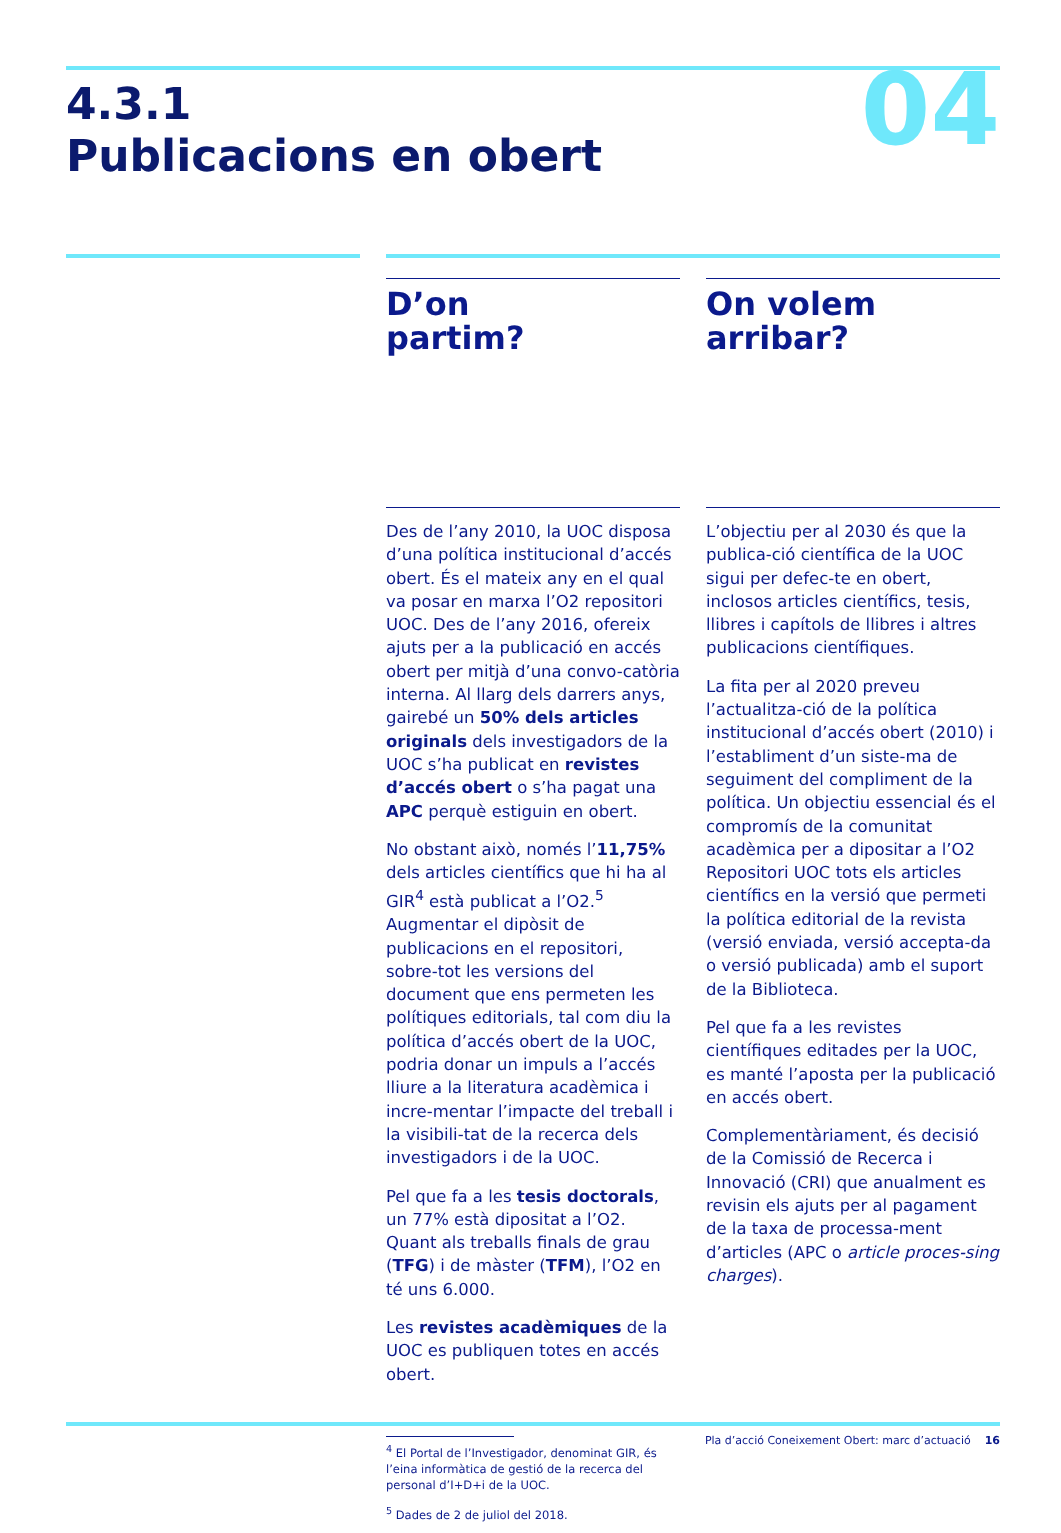04
4.3.1
Publicacions en obert
D’on
partim?
Des de l’any 2010, la UOC disposa d’una política institucional d’accés obert. És el mateix any en el qual va posar en marxa l’O2 repositori UOC. Des de l’any 2016, ofereix ajuts per a la publicació en accés obert per mitjà d’una convo-catòria interna. Al llarg dels darrers anys, gairebé un 50% dels articles originals dels investigadors de la UOC s’ha publicat en revistes d’accés obert o s’ha pagat una APC perquè estiguin en obert.
No obstant això, només l’11,75% dels articles científics que hi ha al GIR<sup>4</sup> està publicat a l’O2.<sup>5</sup> Augmentar el dipòsit de publicacions en el repositori, sobre-tot les versions del document que ens permeten les polítiques editorials, tal com diu la política d’accés obert de la UOC, podria donar un impuls a l’accés lliure a la literatura acadèmica i incre-mentar l’impacte del treball i la visibili-tat de la recerca dels investigadors i de la UOC.
Pel que fa a les tesis doctorals, un 77% està dipositat a l’O2. Quant als treballs finals de grau (TFG) i de màster (TFM), l’O2 en té uns 6.000.
Les revistes acadèmiques de la UOC es publiquen totes en accés obert.
<sup>4</sup> El Portal de l’Investigador, denominat GIR, és l’eina informàtica de gestió de la recerca del personal d’I+D+i de la UOC.
<sup>5</sup> Dades de 2 de juliol del 2018.
On volem
arribar?
L’objectiu per al 2030 és que la publica-ció científica de la UOC sigui per defec-te en obert, inclosos articles científics, tesis, llibres i capítols de llibres i altres publicacions científiques.
La fita per al 2020 preveu l’actualitza-ció de la política institucional d’accés obert (2010) i l’establiment d’un siste-ma de seguiment del compliment de la política. Un objectiu essencial és el compromís de la comunitat acadèmica per a dipositar a l’O2 Repositori UOC tots els articles científics en la versió que permeti la política editorial de la revista (versió enviada, versió accepta-da o versió publicada) amb el suport de la Biblioteca.
Pel que fa a les revistes científiques editades per la UOC, es manté l’aposta per la publicació en accés obert.
Complementàriament, és decisió de la Comissió de Recerca i Innovació (CRI) que anualment es revisin els ajuts per al pagament de la taxa de processa-ment d’articles (APC o article proces-sing charges).
Pla d’acció Coneixement Obert: marc d’actuació 16